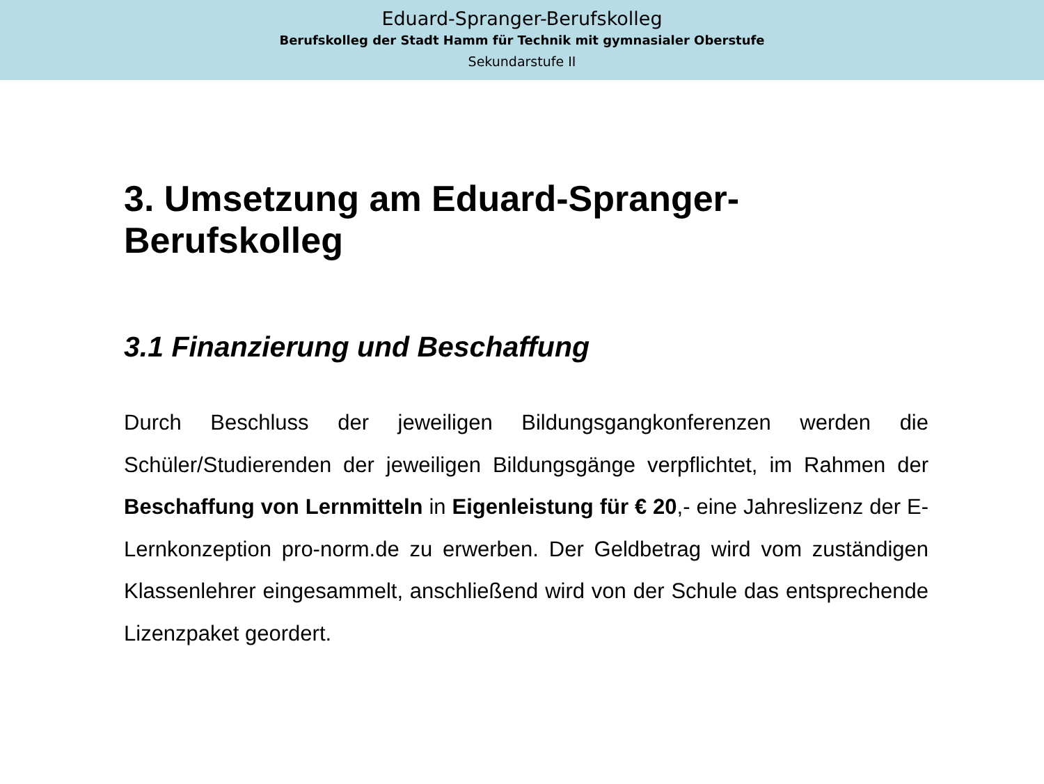Eduard-Spranger-Berufskolleg
Berufskolleg der Stadt Hamm für Technik mit gymnasialer Oberstufe
Sekundarstufe II
3. Umsetzung am Eduard-Spranger-Berufskolleg
3.1 Finanzierung und Beschaffung
Durch Beschluss der jeweiligen Bildungsgangkonferenzen werden die Schüler/Studierenden der jeweiligen Bildungsgänge verpflichtet, im Rahmen der Beschaffung von Lernmitteln in Eigenleistung für € 20,- eine Jahreslizenz der E-Lernkonzeption pro-norm.de zu erwerben. Der Geldbetrag wird vom zuständigen Klassenlehrer eingesammelt, anschließend wird von der Schule das entsprechende Lizenzpaket geordert.